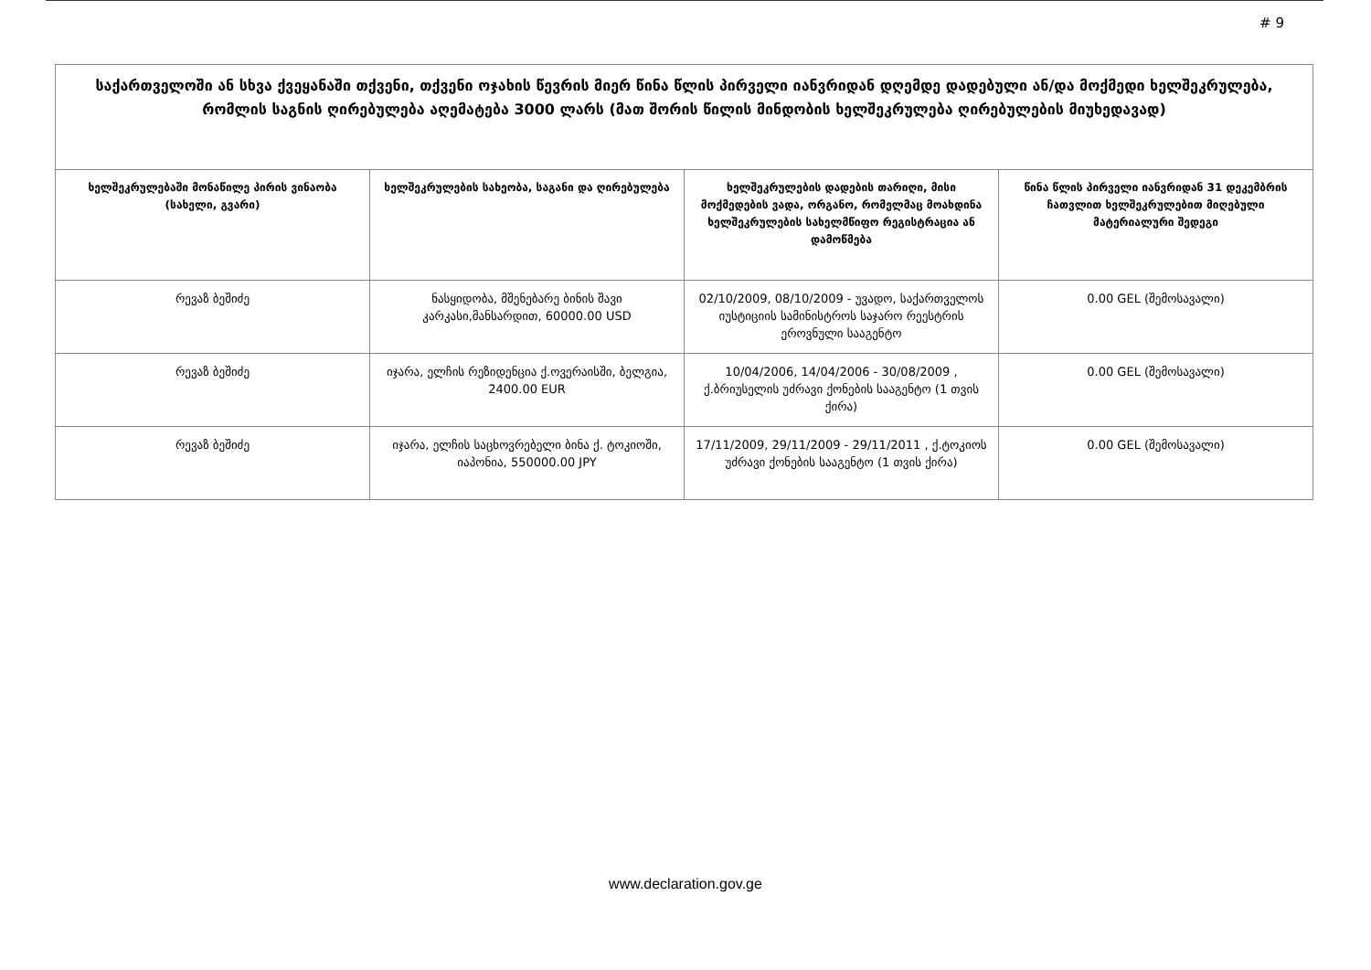# 9
| საქართველოში ან სხვა ქვეყანაში თქვენი, თქვენი ოჯახის წევრის მიერ წინა წლის პირველი იანვრიდან დღემდე დადებული ან/და მოქმედი ხელშეკრულება, რომლის საგნის ღირებულება აღემატება 3000 ლარს (მათ შორის წილის მინდობის ხელშეკრულება ღირებულების მიუხედავად) | | | |
| --- | --- | --- | --- |
| ხელშეკრულებაში მონაწილე პირის ვინაობა (სახელი, გვარი) | ხელშეკრულების სახეობა, საგანი და ღირებულება | ხელშეკრულების დადების თარიღი, მისი მოქმედების ვადა, ორგანო, რომელმაც მოახდინა ხელშეკრულების სახელმწიფო რეგისტრაცია ან დამოწმება | წინა წლის პირველი იანვრიდან 31 დეკემბრის ჩათვლით ხელშეკრულებით მიღებული მატერიალური შედეგი |
| რევაზ ბეშიძე | ნასყიდობა, მშენებარე ბინის შავი კარკასი,მანსარდით, 60000.00 USD | 02/10/2009, 08/10/2009 - უვადო, საქართველოს იუსტიციის სამინისტროს საჯარო რეესტრის ეროვნული სააგენტო | 0.00 GEL (შემოსავალი) |
| რევაზ ბეშიძე | იჯარა, ელჩის რეზიდენცია ქ.ოვერაისში, ბელგია, 2400.00 EUR | 10/04/2006, 14/04/2006 - 30/08/2009 , ქ.ბრიუსელის უძრავი ქონების სააგენტო (1 თვის ქირა) | 0.00 GEL (შემოსავალი) |
| რევაზ ბეშიძე | იჯარა, ელჩის საცხოვრებელი ბინა ქ. ტოკიოში, იაპონია, 550000.00 JPY | 17/11/2009, 29/11/2009 - 29/11/2011 , ქ.ტოკიოს უძრავი ქონების სააგენტო (1 თვის ქირა) | 0.00 GEL (შემოსავალი) |
www.declaration.gov.ge